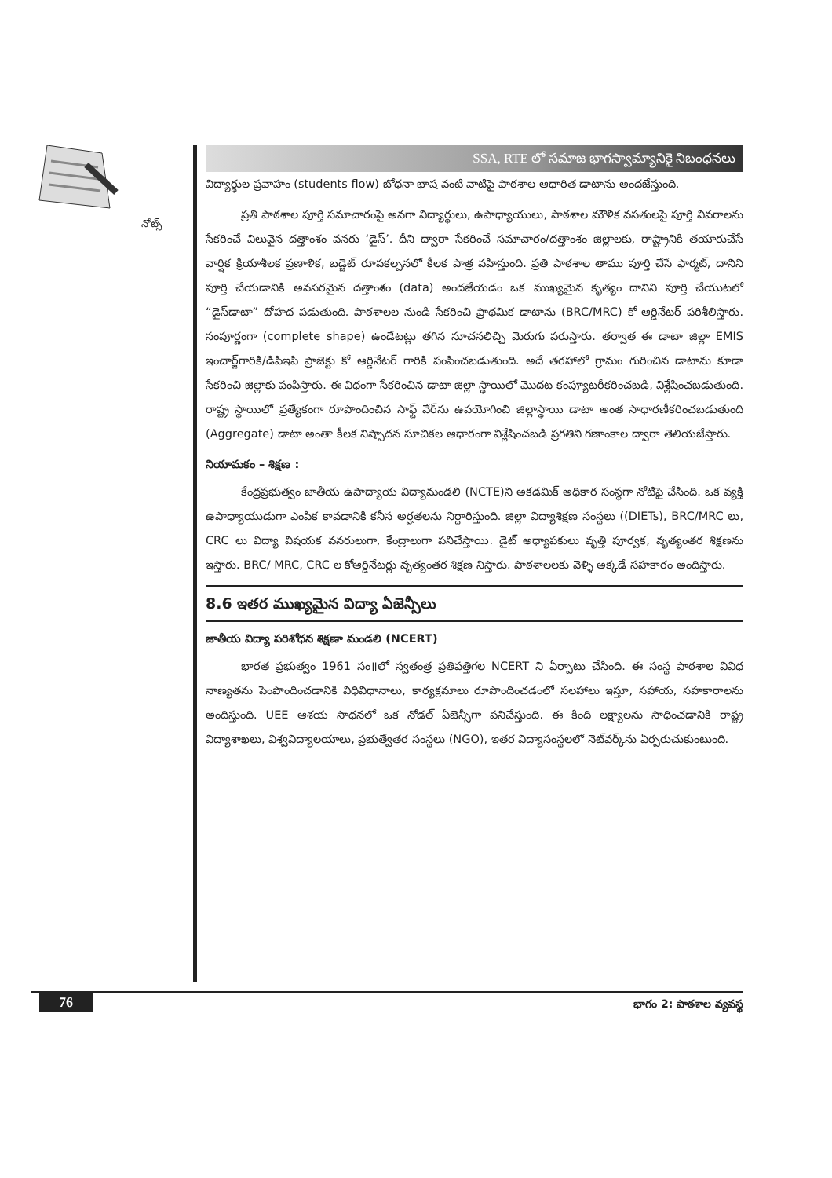నోట్స్
SSA, RTE లో సమాజ భాగస్వామ్యానికై నిబంధనలు
విద్యార్థుల ప్రవాహం (students flow) బోధనా భాష వంటి వాటిపై పాఠశాల ఆధారిత డాటాను అందజేస్తుంది.
ప్రతి పాఠశాల పూర్తి సమాచారంపై అనగా విద్యార్థులు, ఉపాధ్యాయులు, పాఠశాల మౌళిక వసతులపై పూర్తి వివరాలను సేకరించే విలువైన దత్తాంశం వనరు ‘డైస్’. దీని ద్వారా సేకరించే సమాచారం/దత్తాంశం జిల్లాలకు, రాష్ట్రానికి తయారుచేసే వార్షిక క్రియాశీలక ప్రణాళిక, బడ్జెట్ రూపకల్పనలో కీలక పాత్ర వహిస్తుంది. ప్రతి పాఠశాల తాము పూర్తి చేసే ఫార్మట్, దానిని పూర్తి చేయడానికి అవసరమైన దత్తాంశం (data) అందజేయడం ఒక ముఖ్యమైన కృత్యం దానిని పూర్తి చేయుటలో “డైస్‌డాటా” దోహద పడుతుంది. పాఠశాలల నుండి సేకరించి ప్రాథమిక డాటాను (BRC/MRC) కో ఆర్డినేటర్ పరిశీలిస్తారు. సంపూర్ణంగా (complete shape) ఉండేటట్లు తగిన సూచనలిచ్చి మెరుగు పరుస్తారు. తర్వాత ఈ డాటా జిల్లా EMIS ఇంచార్జ్‌గారికి/డిపిఇపి ప్రాజెక్టు కో ఆర్డినేటర్ గారికి పంపించబడుతుంది. అదే తరహాలో గ్రామం గురించిన డాటాను కూడా సేకరించి జిల్లాకు పంపిస్తారు. ఈ విధంగా సేకరించిన డాటా జిల్లా స్థాయిలో మొదట కంప్యూటరీకరించబడి, విశ్లేషించబడుతుంది. రాష్ట్ర స్థాయిలో ప్రత్యేకంగా రూపొందించిన సాఫ్ట్ వేర్‌ను ఉపయోగించి జిల్లాస్థాయి డాటా అంత సాధారణీకరించబడుతుంది (Aggregate) డాటా అంతా కీలక నిష్పాదన సూచికల ఆధారంగా విశ్లేషించబడి ప్రగతిని గణాంకాల ద్వారా తెలియజేస్తారు.
నియామకం – శిక్షణ :
కేంద్రప్రభుత్వం జాతీయ ఉపాద్యాయ విద్యామండలి (NCTE)ని అకడమిక్ అధికార సంస్థగా నోటిఫై చేసింది. ఒక వ్యక్తి ఉపాధ్యాయుడుగా ఎంపిక కావడానికి కనీస అర్హతలను నిర్ధారిస్తుంది. జిల్లా విద్యాశిక్షణ సంస్థలు ((DIETs), BRC/MRC లు, CRC లు విద్యా విషయక వనరులుగా, కేంద్రాలుగా పనిచేస్తాయి. డైట్ అధ్యాపకులు వృత్తి పూర్వక, వృత్యంతర శిక్షణను ఇస్తారు. BRC/ MRC, CRC ల కోఆర్డినేటర్లు వృత్యంతర శిక్షణ నిస్తారు. పాఠశాలలకు వెళ్ళి అక్కడే సహకారం అందిస్తారు.
8.6 ఇతర ముఖ్యమైన విద్యా ఏజెన్సీలు
జాతీయ విద్యా పరిశోధన శిక్షణా మండలి (NCERT)
భారత ప్రభుత్వం 1961 సం॥లో స్వతంత్ర ప్రతిపత్తిగల NCERT ని ఏర్పాటు చేసింది. ఈ సంస్థ పాఠశాల వివిధ నాణ్యతను పెంపొందించడానికి విధివిధానాలు, కార్యక్రమాలు రూపొందించడంలో సలహాలు ఇస్తూ, సహాయ, సహకారాలను అందిస్తుంది. UEE ఆశయ సాధనలో ఒక నోడల్ ఏజెన్సీగా పనిచేస్తుంది. ఈ కింది లక్ష్యాలను సాధించడానికి రాష్ట్ర విద్యాశాఖలు, విశ్వవిద్యాలయాలు, ప్రభుత్వేతర సంస్థలు (NGO), ఇతర విద్యాసంస్థలలో నెట్‌వర్క్‌ను ఏర్పరుచుకుంటుంది.
76 భాగం 2: పాఠశాల వ్యవస్థ